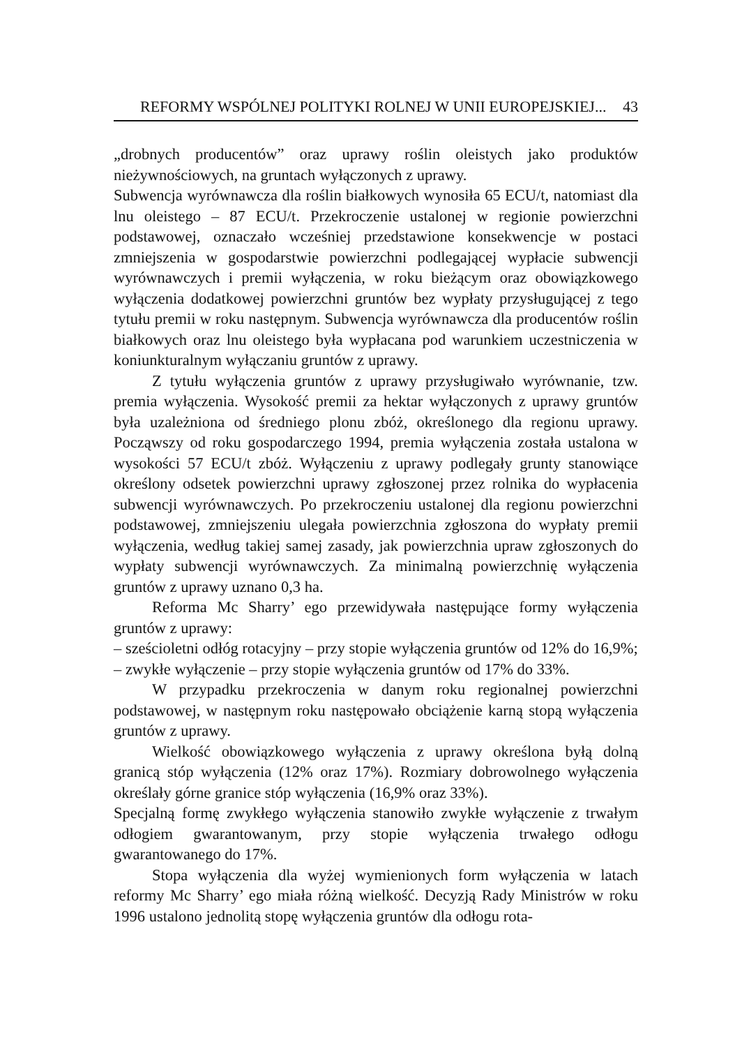REFORMY WSPÓLNEJ POLITYKI ROLNEJ W UNII EUROPEJSKIEJ... 43
„drobnych producentów” oraz uprawy roślin oleistych jako produktów nieżywnościowych, na gruntach wyłączonych z uprawy.
Subwencja wyrównawcza dla roślin białkowych wynosiła 65 ECU/t, natomiast dla lnu oleistego – 87 ECU/t. Przekroczenie ustalonej w regionie powierzchni podstawowej, oznaczało wcześniej przedstawione konsekwencje w postaci zmniejszenia w gospodarstwie powierzchni podlegającej wypłacie subwencji wyrównawczych i premii wyłączenia, w roku bieżącym oraz obowiązkowego wyłączenia dodatkowej powierzchni gruntów bez wypłaty przysługującej z tego tytułu premii w roku następnym. Subwencja wyrównawcza dla producentów roślin białkowych oraz lnu oleistego była wypłacana pod warunkiem uczestniczenia w koniunkturalnym wyłączaniu gruntów z uprawy.
Z tytułu wyłączenia gruntów z uprawy przysługiwało wyrównanie, tzw. premia wyłączenia. Wysokość premii za hektar wyłączonych z uprawy gruntów była uzależniona od średniego plonu zbóż, określonego dla regionu uprawy. Począwszy od roku gospodarczego 1994, premia wyłączenia została ustalona w wysokości 57 ECU/t zbóż. Wyłączeniu z uprawy podlegały grunty stanowiące określony odsetek powierzchni uprawy zgłoszonej przez rolnika do wypłacenia subwencji wyrównawczych. Po przekroczeniu ustalonej dla regionu powierzchni podstawowej, zmniejszeniu ulegała powierzchnia zgłoszona do wypłaty premii wyłączenia, według takiej samej zasady, jak powierzchnia upraw zgłoszonych do wypłaty subwencji wyrównawczych. Za minimalną powierzchnię wyłączenia gruntów z uprawy uznano 0,3 ha.
Reforma Mc Sharry’ ego przewidywała następujące formy wyłączenia gruntów z uprawy:
– sześcioletni odłóg rotacyjny – przy stopie wyłączenia gruntów od 12% do 16,9%;
– zwykłe wyłączenie – przy stopie wyłączenia gruntów od 17% do 33%.
W przypadku przekroczenia w danym roku regionalnej powierzchni podstawowej, w następnym roku następowało obciążenie karną stopą wyłączenia gruntów z uprawy.
Wielkość obowiązkowego wyłączenia z uprawy określona byłą dolną granicą stóp wyłączenia (12% oraz 17%). Rozmiary dobrowolnego wyłączenia określały górne granice stóp wyłączenia (16,9% oraz 33%).
Specjalną formę zwykłego wyłączenia stanowiło zwykłe wyłączenie z trwałym odłogiem gwarantowanym, przy stopie wyłączenia trwałego odłogu gwarantowanego do 17%.
Stopa wyłączenia dla wyżej wymienionych form wyłączenia w latach reformy Mc Sharry’ ego miała różną wielkość. Decyzją Rady Ministrów w roku 1996 ustalono jednolitą stopę wyłączenia gruntów dla odłogu rota-